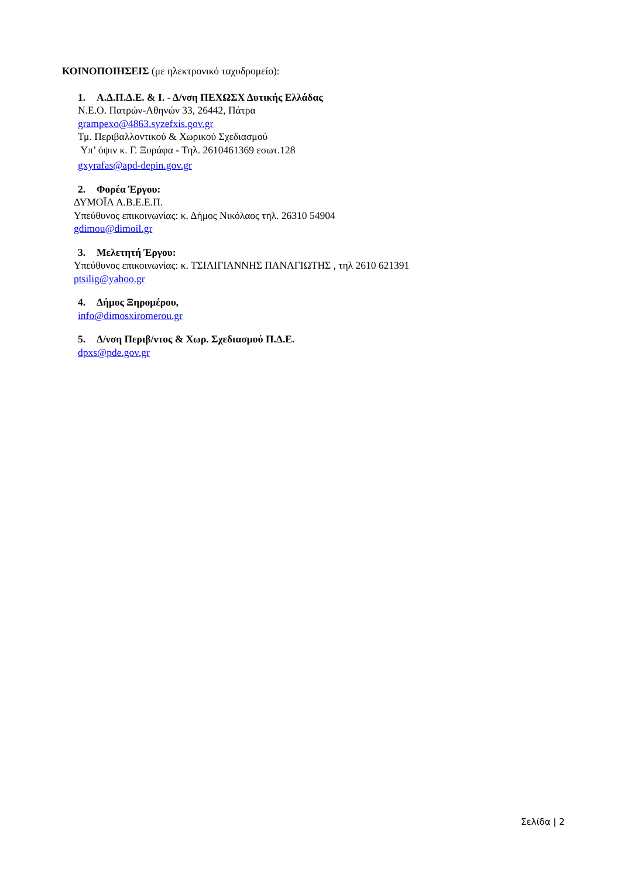ΚΟΙΝΟΠΟΙΗΣΕΙΣ (με ηλεκτρονικό ταχυδρομείο):
1. Α.Δ.Π.Δ.Ε. & Ι. - Δ/νση ΠΕΧΩΣΧ Δυτικής Ελλάδας
Ν.Ε.Ο. Πατρών-Αθηνών 33, 26442, Πάτρα
grampexo@4863.syzefxis.gov.gr
Τμ. Περιβαλλοντικού & Χωρικού Σχεδιασμού
Υπ’ όψιν κ. Γ. Ξυράφα - Τηλ. 2610461369 εσωτ.128
gxyrafas@apd-depin.gov.gr
2. Φορέα Έργου:
ΔΥΜΟΪΛ Α.Β.Ε.Ε.Π.
Υπεύθυνος επικοινωνίας: κ. Δήμος Νικόλαος τηλ. 26310 54904
gdimou@dimoil.gr
3. Μελετητή Έργου:
Υπεύθυνος επικοινωνίας: κ. ΤΣΙΛΙΓΙΑΝΝΗΣ ΠΑΝΑΓΙΩΤΗΣ , τηλ 2610 621391
ptsilig@yahoo.gr
4. Δήμος Ξηρομέρου,
info@dimosxiromerou.gr
5. Δ/νση Περιβ/ντος & Χωρ. Σχεδιασμού Π.Δ.Ε.
dpxs@pde.gov.gr
Σελίδα | 2